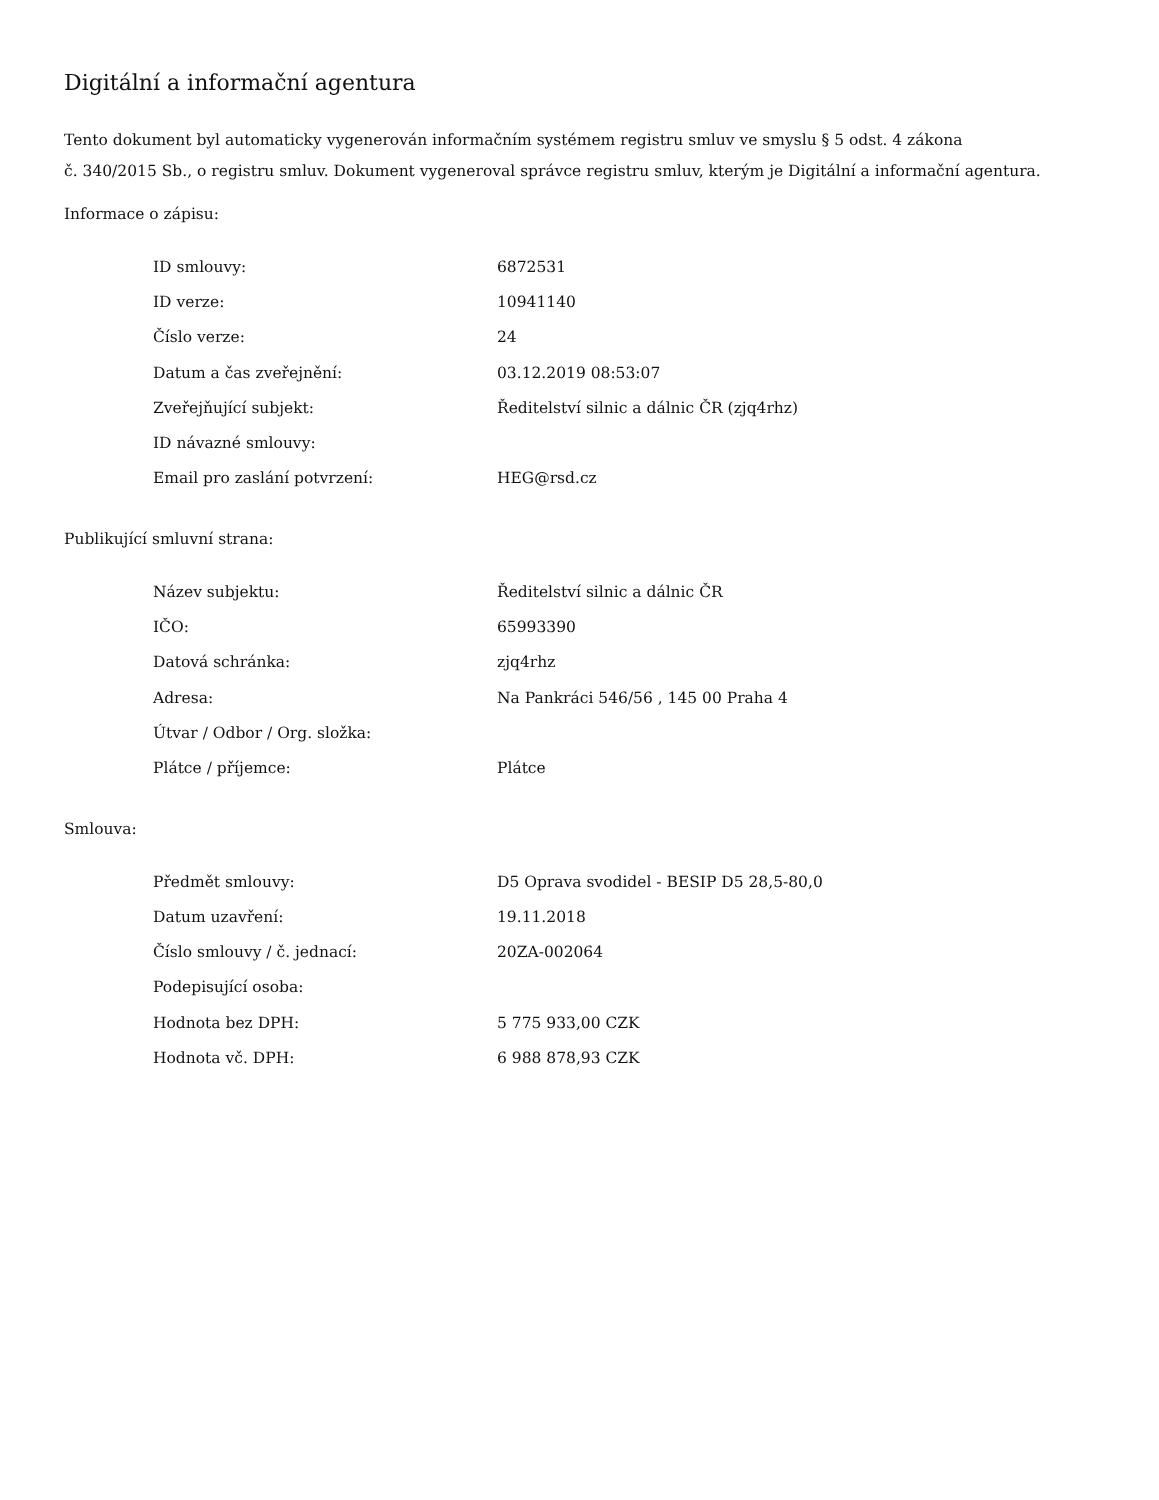Digitální a informační agentura
Tento dokument byl automaticky vygenerován informačním systémem registru smluv ve smyslu § 5 odst. 4 zákona
č. 340/2015 Sb., o registru smluv. Dokument vygeneroval správce registru smluv, kterým je Digitální a informační agentura.
Informace o zápisu:
| ID smlouvy: | 6872531 |
| ID verze: | 10941140 |
| Číslo verze: | 24 |
| Datum a čas zveřejnění: | 03.12.2019 08:53:07 |
| Zveřejňující subjekt: | Ředitelství silnic a dálnic ČR (zjq4rhz) |
| ID návazné smlouvy: | |
| Email pro zaslání potvrzení: | HEG@rsd.cz |
Publikující smluvní strana:
| Název subjektu: | Ředitelství silnic a dálnic ČR |
| IČO: | 65993390 |
| Datová schránka: | zjq4rhz |
| Adresa: | Na Pankráci 546/56 , 145 00 Praha 4 |
| Útvar / Odbor / Org. složka: | |
| Plátce / příjemce: | Plátce |
Smlouva:
| Předmět smlouvy: | D5 Oprava svodidel - BESIP D5 28,5-80,0 |
| Datum uzavření: | 19.11.2018 |
| Číslo smlouvy / č. jednací: | 20ZA-002064 |
| Podepisující osoba: | |
| Hodnota bez DPH: | 5 775 933,00 CZK |
| Hodnota vč. DPH: | 6 988 878,93 CZK |